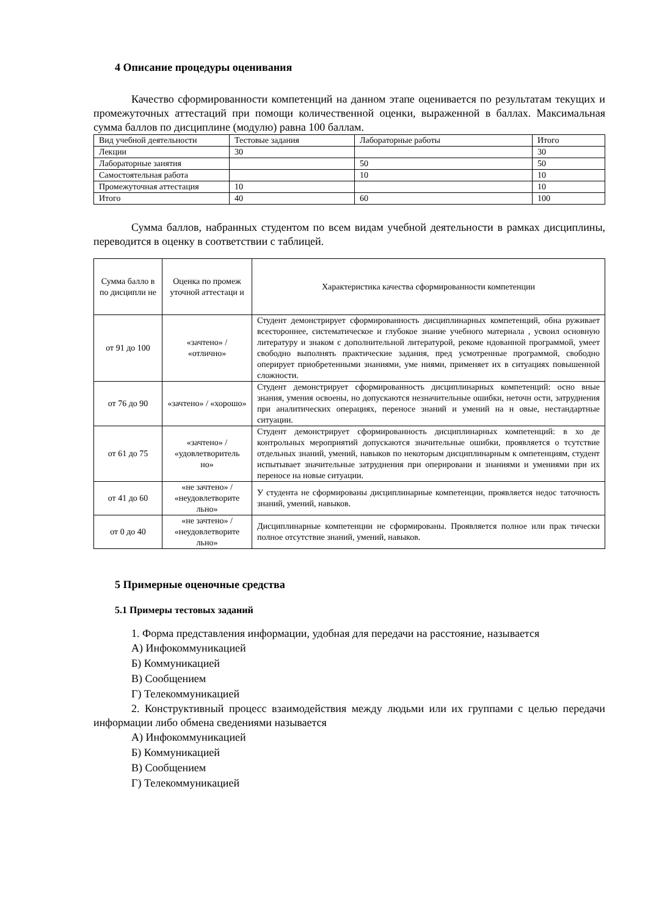4 Описание процедуры оценивания
Качество сформированности компетенций на данном этапе оценивается по результатам текущих и промежуточных аттестаций при помощи количественной оценки, выраженной в баллах. Максимальная сумма баллов по дисциплине (модулю) равна 100 баллам.
| Вид учебной деятельности | Тестовые задания | Лабораторные работы | Итого |
| Лекции | 30 | | 30 |
| Лабораторные занятия | | 50 | 50 |
| Самостоятельная работа | | 10 | 10 |
| Промежуточная аттестация | 10 | | 10 |
| Итого | 40 | 60 | 100 |
Сумма баллов, набранных студентом по всем видам учебной деятельности в рамках дисциплины, переводится в оценку в соответствии с таблицей.
| Сумма балло в по дисципли не | Оценка по промеж уточной аттестаци и | Характеристика качества сформированности компетенции |
| от 91 до 100 | «зачтено» / «отлично» | Студент демонстрирует сформированность дисциплинарных компетенций, обна руживает всестороннее, систематическое и глубокое знание учебного материала , усвоил основную литературу и знаком с дополнительной литературой, рекоме ндованной программой, умеет свободно выполнять практические задания, пред усмотренные программой, свободно оперирует приобретенными знаниями, уме ниями, применяет их в ситуациях повышенной сложности. |
| от 76 до 90 | «зачтено» / «хорошо» | Студент демонстрирует сформированность дисциплинарных компетенций: осно вные знания, умения освоены, но допускаются незначительные ошибки, неточн ости, затруднения при аналитических операциях, переносе знаний и умений на н овые, нестандартные ситуации. |
| от 61 до 75 | «зачтено» / «удовлетворитель но» | Студент демонстрирует сформированность дисциплинарных компетенций: в хо де контрольных мероприятий допускаются значительные ошибки, проявляется о тсутствие отдельных знаний, умений, навыков по некоторым дисциплинарным к омпетенциям, студент испытывает значительные затруднения при оперировани и знаниями и умениями при их переносе на новые ситуации. |
| от 41 до 60 | «не зачтено» / «неудовлетворите льно» | У студента не сформированы дисциплинарные компетенции, проявляется недос таточность знаний, умений, навыков. |
| от 0 до 40 | «не зачтено» / «неудовлетворите льно» | Дисциплинарные компетенции не сформированы. Проявляется полное или прак тически полное отсутствие знаний, умений, навыков. |
5 Примерные оценочные средства
5.1 Примеры тестовых заданий
1. Форма представления информации, удобная для передачи на расстояние, называется
А) Инфокоммуникацией
Б) Коммуникацией
В) Сообщением
Г) Телекоммуникацией
2. Конструктивный процесс взаимодействия между людьми или их группами с целью передачи информации либо обмена сведениями называется
А) Инфокоммуникацией
Б) Коммуникацией
В) Сообщением
Г) Телекоммуникацией